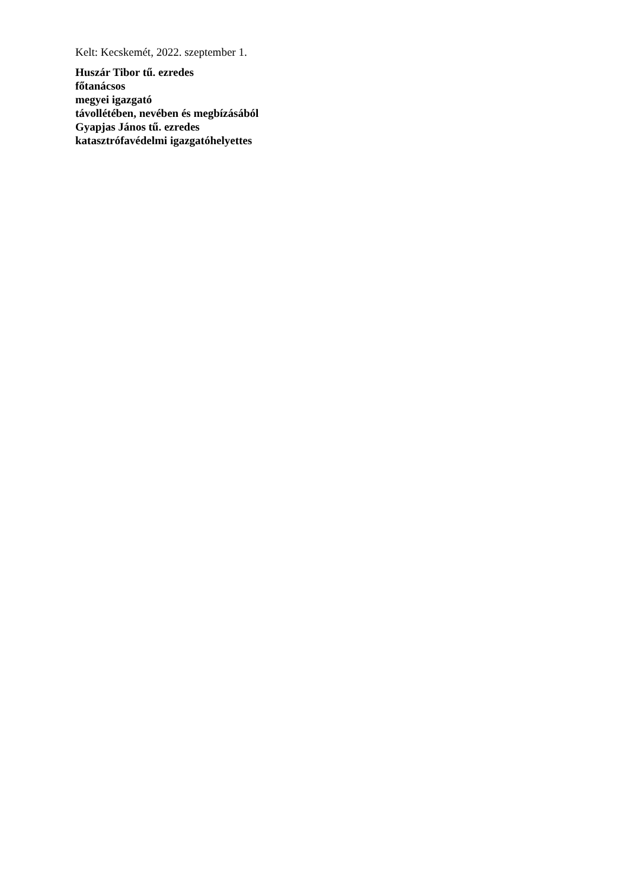Kelt: Kecskemét, 2022. szeptember 1.
Huszár Tibor tű. ezredes
főtanácsos
megyei igazgató
távollétében, nevében és megbízásából
Gyapjas János tű. ezredes
katasztrófavédelmi igazgatóhelyettes